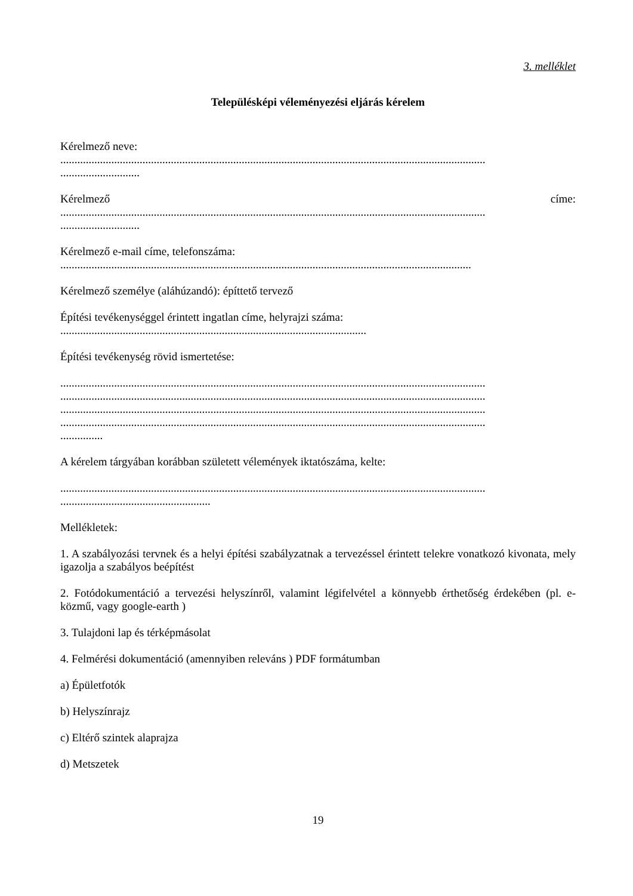3. melléklet
Településképi véleményezési eljárás kérelem
Kérelmező neve:
......................................................................................................................................................
............................
Kérelmező címe:......................................................................................................................................................
............................
Kérelmező e-mail címe, telefonszáma:
.................................................................................................................................................
Kérelmező személye (aláhúzandó): építtető tervező
Építési tevékenységgel érintett ingatlan címe, helyrajzi száma:
............................................................................................................
Építési tevékenység rövid ismertetése:
......................................................................................................................................................
......................................................................................................................................................
......................................................................................................................................................
......................................................................................................................................................
...............
A kérelem tárgyában korábban született vélemények iktatószáma, kelte:
......................................................................................................................................................
.....................................................
Mellékletek:
1. A szabályozási tervnek és a helyi építési szabályzatnak a tervezéssel érintett telekre vonatkozó kivonata, mely igazolja a szabályos beépítést
2. Fotódokumentáció a tervezési helyszínről, valamint légifelvétel a könnyebb érthetőség érdekében (pl. e-közmű, vagy google-earth )
3. Tulajdoni lap és térképmásolat
4. Felmérési dokumentáció (amennyiben releváns ) PDF formátumban
a) Épületfotók
b) Helyszínrajz
c) Eltérő szintek alaprajza
d) Metszetek
19